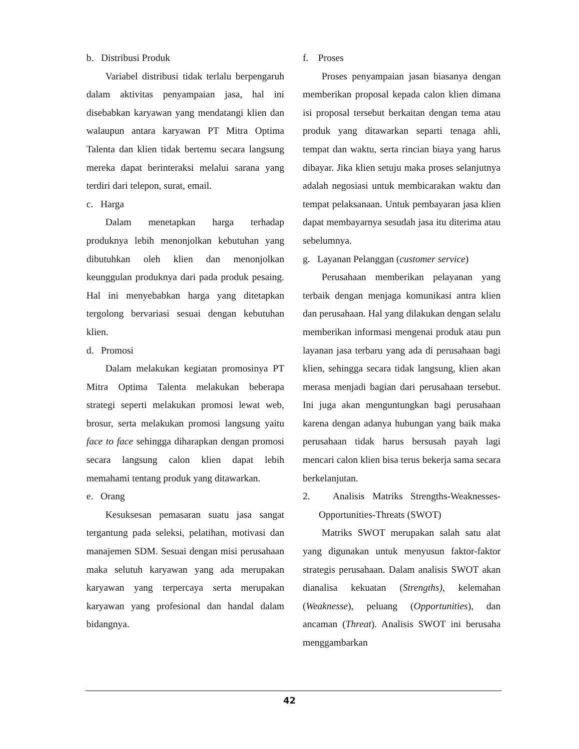b. Distribusi Produk
Variabel distribusi tidak terlalu berpengaruh dalam aktivitas penyampaian jasa, hal ini disebabkan karyawan yang mendatangi klien dan walaupun antara karyawan PT Mitra Optima Talenta dan klien tidak bertemu secara langsung mereka dapat berinteraksi melalui sarana yang terdiri dari telepon, surat, email.
c. Harga
Dalam menetapkan harga terhadap produknya lebih menonjolkan kebutuhan yang dibutuhkan oleh klien dan menonjolkan keunggulan produknya dari pada produk pesaing. Hal ini menyebabkan harga yang ditetapkan tergolong bervariasi sesuai dengan kebutuhan klien.
d. Promosi
Dalam melakukan kegiatan promosinya PT Mitra Optima Talenta melakukan beberapa strategi seperti melakukan promosi lewat web, brosur, serta melakukan promosi langsung yaitu face to face sehingga diharapkan dengan promosi secara langsung calon klien dapat lebih memahami tentang produk yang ditawarkan.
e. Orang
Kesuksesan pemasaran suatu jasa sangat tergantung pada seleksi, pelatihan, motivasi dan manajemen SDM. Sesuai dengan misi perusahaan maka selutuh karyawan yang ada merupakan karyawan yang terpercaya serta merupakan karyawan yang profesional dan handal dalam bidangnya.
f. Proses
Proses penyampaian jasan biasanya dengan memberikan proposal kepada calon klien dimana isi proposal tersebut berkaitan dengan tema atau produk yang ditawarkan separti tenaga ahli, tempat dan waktu, serta rincian biaya yang harus dibayar. Jika klien setuju maka proses selanjutnya adalah negosiasi untuk membicarakan waktu dan tempat pelaksanaan. Untuk pembayaran jasa klien dapat membayarnya sesudah jasa itu diterima atau sebelumnya.
g. Layanan Pelanggan (customer service)
Perusahaan memberikan pelayanan yang terbaik dengan menjaga komunikasi antra klien dan perusahaan. Hal yang dilakukan dengan selalu memberikan informasi mengenai produk atau pun layanan jasa terbaru yang ada di perusahaan bagi klien, sehingga secara tidak langsung, klien akan merasa menjadi bagian dari perusahaan tersebut. Ini juga akan menguntungkan bagi perusahaan karena dengan adanya hubungan yang baik maka perusahaan tidak harus bersusah payah lagi mencari calon klien bisa terus bekerja sama secara berkelanjutan.
2. Analisis Matriks Strengths-Weaknesses-Opportunities-Threats (SWOT)
Matriks SWOT merupakan salah satu alat yang digunakan untuk menyusun faktor-faktor strategis perusahaan. Dalam analisis SWOT akan dianalisa kekuatan (Strengths), kelemahan (Weaknesse), peluang (Opportunities), dan ancaman (Threat). Analisis SWOT ini berusaha menggambarkan
42